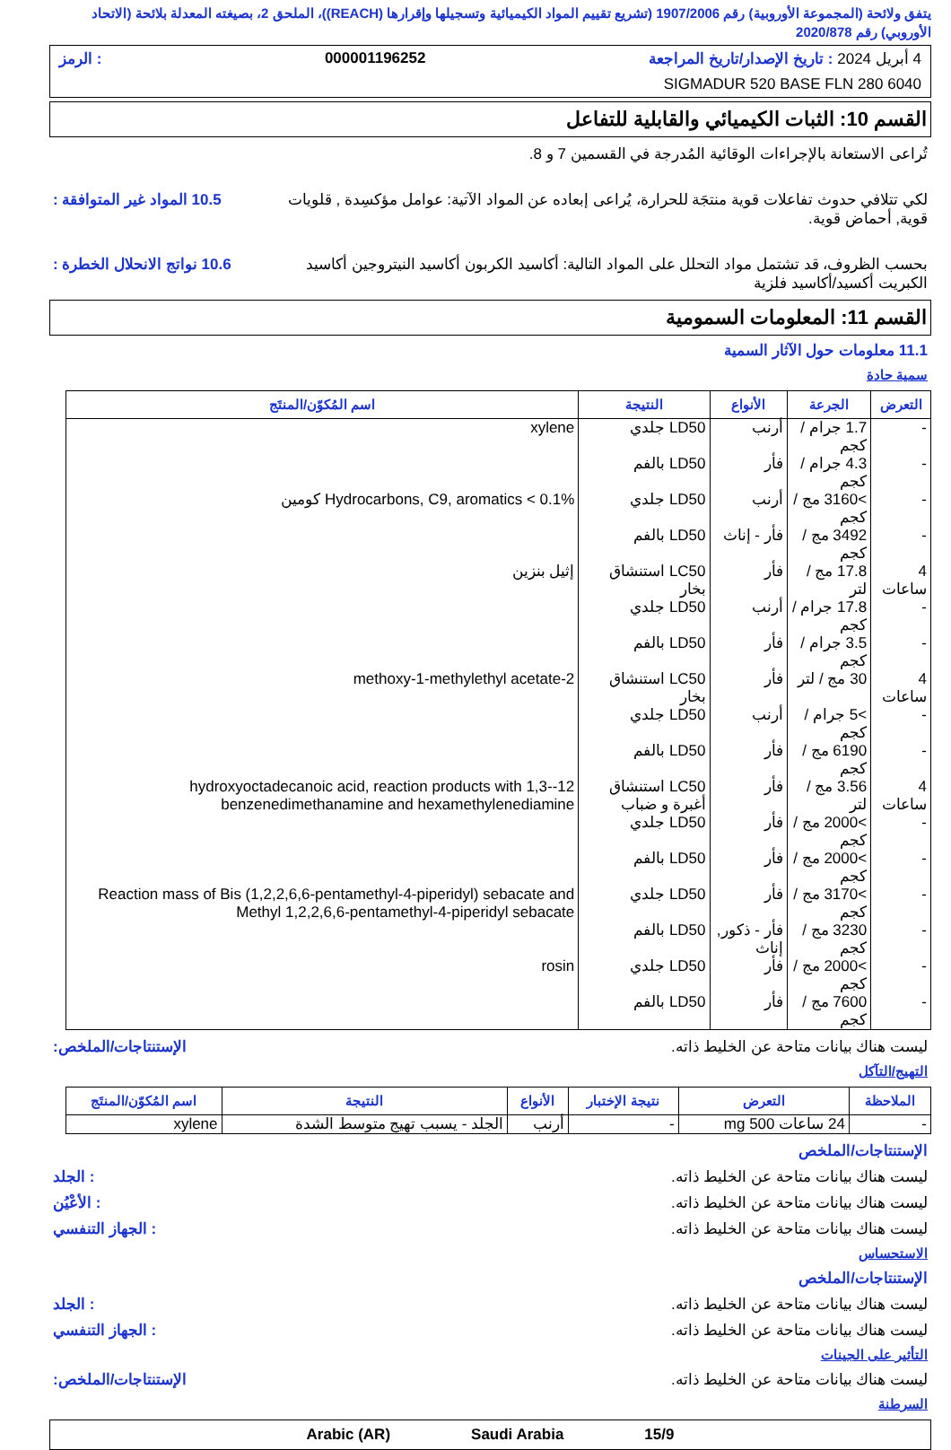يتفق ولائحة (المجموعة الأوروبية) رقم 1907/2006 (تشريع تقييم المواد الكيميائية وتسجيلها وإقرارها (REACH))، الملحق 2، بصيغته المعدلة بلائحة (الاتحاد الأوروبي) رقم 2020/878
4 أبريل 2024 : تاريخ الإصدار/تاريخ المراجعة 000001196252: الرمز
SIGMADUR 520 BASE FLN 280 6040
القسم 10: الثبات الكيميائي والقابلية للتفاعل
تُراعى الاستعانة بالإجراءات الوقائية المُدرجة في القسمين 7 و 8.
لكي تتلافي حدوث تفاعلات قوية منتجَة للحرارة، يُراعى إبعاده عن المواد الآتية: عوامل مؤكسِدة , قلويات قوية, أحماض قوية.
10.5 المواد غير المتوافقة :
بحسب الظروف، قد تشتمل مواد التحلل على المواد التالية: أكاسيد الكربون أكاسيد النيتروجين أكاسيد الكبريت أكسيد/أكاسيد فلزية
10.6 نواتج الانحلال الخطرة :
القسم 11: المعلومات السمومية
11.1 معلومات حول الآثار السمية
سمية حادة
| التعرض | الجرعة | الأنواع | النتيجة | اسم المُكوّن/المنتَج |
| --- | --- | --- | --- | --- |
| - | 1.7 جرام / كجم | أرنب | LD50 جلدي | xylene |
| - | 4.3 جرام / كجم | فأر | LD50 بالفم | |
| - | >3160 مج / كجم | أرنب | LD50 جلدي | Hydrocarbons, C9, aromatics < 0.1% كومين |
| - | 3492 مج / كجم | فأر - إناث | LD50 بالفم | |
| 4 ساعات | 17.8 مج / لتر | فأر | LC50 استنشاق بخار | إثيل بنزين |
| - | 17.8 جرام / كجم | أرنب | LD50 جلدي | |
| - | 3.5 جرام / كجم | فأر | LD50 بالفم | |
| 4 ساعات | 30 مج / لتر | فأر | LC50 استنشاق بخار | 2-methoxy-1-methylethyl acetate |
| - | >5 جرام / كجم | أرنب | LD50 جلدي | |
| - | 6190 مج / كجم | فأر | LD50 بالفم | |
| 4 ساعات | 3.56 مج / لتر | فأر | LC50 استنشاق أغبرة و ضباب | 12-hydroxyoctadecanoic acid, reaction products with 1,3-benzenedimethanamine and hexamethylenediamine |
| - | >2000 مج / كجم | فأر | LD50 جلدي | |
| - | >2000 مج / كجم | فأر | LD50 بالفم | |
| - | >3170 مج / كجم | فأر | LD50 جلدي | Reaction mass of Bis (1,2,2,6,6-pentamethyl-4-piperidyl) sebacate and Methyl 1,2,2,6,6-pentamethyl-4-piperidyl sebacate |
| - | 3230 مج / كجم | فأر - ذكور, إناث | LD50 بالفم | |
| - | >2000 مج / كجم | فأر | LD50 جلدي | rosin |
| - | 7600 مج / كجم | فأر | LD50 بالفم | |
ليست هناك بيانات متاحة عن الخليط ذاته.
الإستنتاجات/الملخص:
التهيج/التآكل
| الملاحظة | التعرض | نتيجة الإختبار | الأنواع | النتيجة | اسم المُكوّن/المنتَج |
| --- | --- | --- | --- | --- | --- |
| - | 24 ساعات 500 mg | - | أرنب | الجلد - يسبب تهيج متوسط الشدة | xylene |
الإستنتاجات/الملخص
ليست هناك بيانات متاحة عن الخليط ذاته.
: الجلد
ليست هناك بيانات متاحة عن الخليط ذاته.
: الأعْيُن
ليست هناك بيانات متاحة عن الخليط ذاته.
: الجهاز التنفسي
الاستحساس
الإستنتاجات/الملخص
ليست هناك بيانات متاحة عن الخليط ذاته.
: الجلد
ليست هناك بيانات متاحة عن الخليط ذاته.
: الجهاز التنفسي
التأثير على الجينات
ليست هناك بيانات متاحة عن الخليط ذاته.
الإستنتاجات/الملخص:
السرطنة
15/9 Saudi Arabia Arabic (AR)